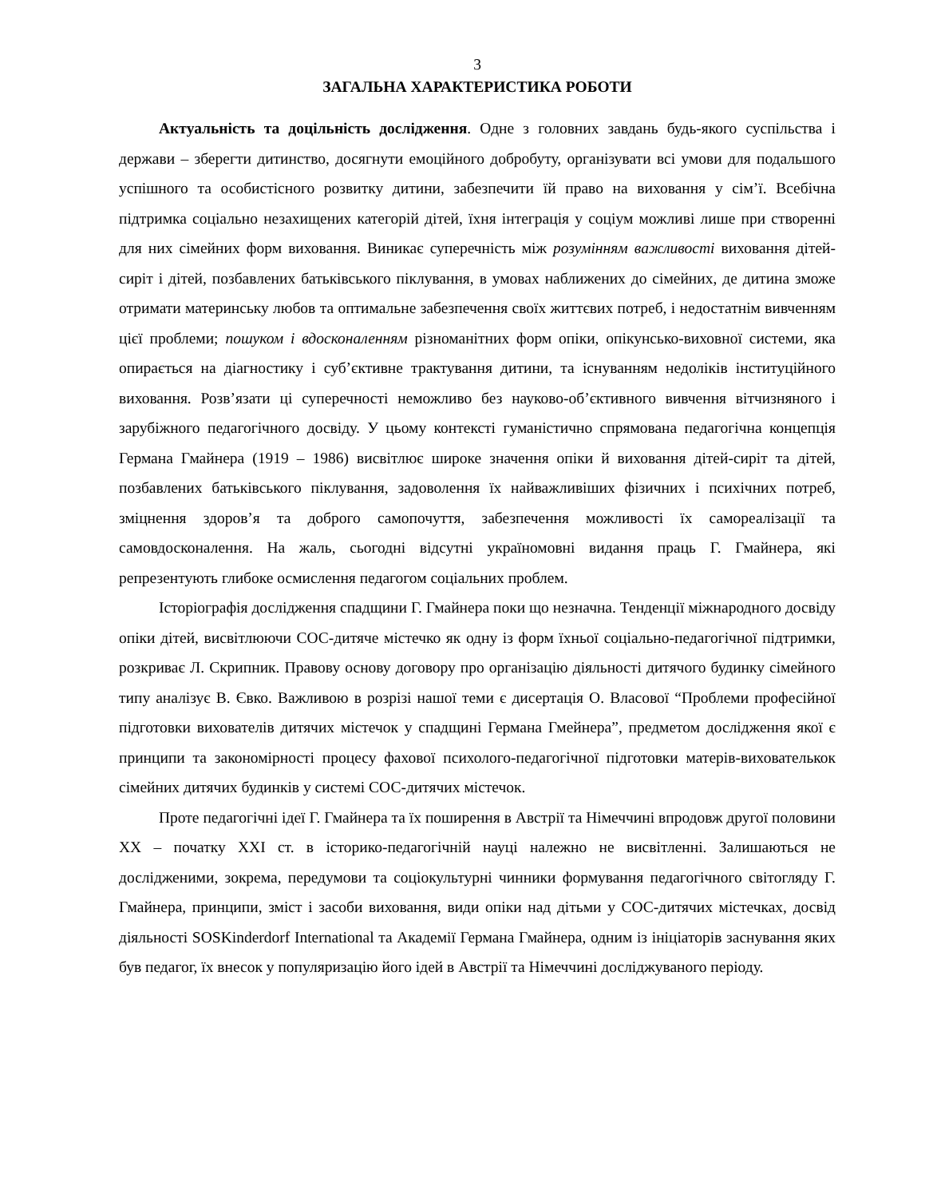3
ЗАГАЛЬНА ХАРАКТЕРИСТИКА РОБОТИ
Актуальність та доцільність дослідження. Одне з головних завдань будь-якого суспільства і держави – зберегти дитинство, досягнути емоційного добробуту, організувати всі умови для подальшого успішного та особистісного розвитку дитини, забезпечити їй право на виховання у сім’ї. Всебічна підтримка соціально незахищених категорій дітей, їхня інтеграція у соціум можливі лише при створенні для них сімейних форм виховання. Виникає суперечність між розумінням важливості виховання дітей-сиріт і дітей, позбавлених батьківського піклування, в умовах наближених до сімейних, де дитина зможе отримати материнську любов та оптимальне забезпечення своїх життєвих потреб, і недостатнім вивченням цієї проблеми; пошуком і вдосконаленням різноманітних форм опіки, опікунсько-виховної системи, яка опирається на діагностику і суб’єктивне трактування дитини, та існуванням недоліків інституційного виховання. Розв’язати ці суперечності неможливо без науково-об’єктивного вивчення вітчизняного і зарубіжного педагогічного досвіду. У цьому контексті гуманістично спрямована педагогічна концепція Германа Гмайнера (1919 – 1986) висвітлює широке значення опіки й виховання дітей-сиріт та дітей, позбавлених батьківського піклування, задоволення їх найважливіших фізичних і психічних потреб, зміцнення здоров’я та доброго самопочуття, забезпечення можливості їх самореалізації та самовдосконалення. На жаль, сьогодні відсутні україномовні видання праць Г. Гмайнера, які репрезентують глибоке осмислення педагогом соціальних проблем.
Історіографія дослідження спадщини Г. Гмайнера поки що незначна. Тенденції міжнародного досвіду опіки дітей, висвітлюючи СОС-дитяче містечко як одну із форм їхньої соціально-педагогічної підтримки, розкриває Л. Скрипник. Правову основу договору про організацію діяльності дитячого будинку сімейного типу аналізує В. Євко. Важливою в розрізі нашої теми є дисертація О. Власової “Проблеми професійної підготовки вихователів дитячих містечок у спадщині Германа Гмейнера”, предметом дослідження якої є принципи та закономірності процесу фахової психолого-педагогічної підготовки матерів-вихователькок сімейних дитячих будинків у системі СОС-дитячих містечок.
Проте педагогічні ідеї Г. Гмайнера та їх поширення в Австрії та Німеччині впродовж другої половини XX – початку XXI ст. в історико-педагогічній науці належно не висвітленні. Залишаються не дослідженими, зокрема, передумови та соціокультурні чинники формування педагогічного світогляду Г. Гмайнера, принципи, зміст і засоби виховання, види опіки над дітьми у СОС-дитячих містечках, досвід діяльності SOSKinderdorf International та Академії Германа Гмайнера, одним із ініціаторів заснування яких був педагог, їх внесок у популяризацію його ідей в Австрії та Німеччині досліджуваного періоду.